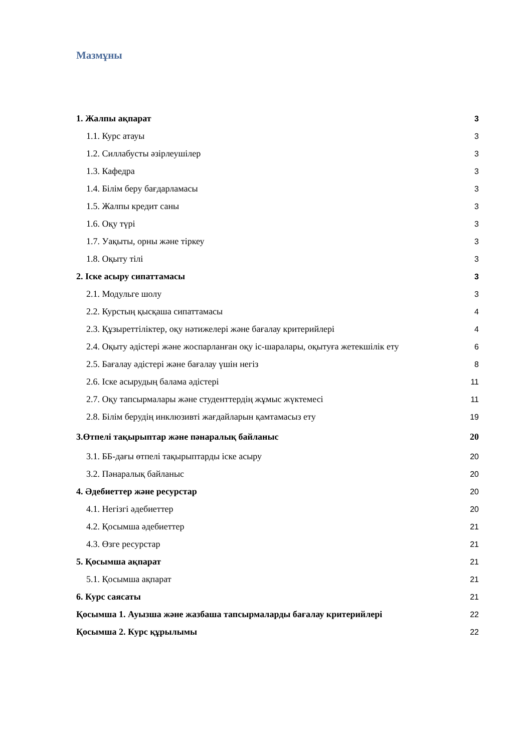Мазмұны
1. Жалпы ақпарат 3
1.1. Курс атауы 3
1.2. Силлабусты әзірлеушілер 3
1.3. Кафедра 3
1.4. Білім беру бағдарламасы 3
1.5. Жалпы кредит саны 3
1.6. Оқу түрі 3
1.7. Уақыты, орны және тіркеу 3
1.8. Оқыту тілі 3
2. Іске асыру сипаттамасы 3
2.1. Модульге шолу 3
2.2. Курстың қысқаша сипаттамасы 4
2.3. Құзыреттіліктер, оқу нәтижелері және бағалау критерийлері 4
2.4. Оқыту әдістері және жоспарланған оқу іс-шаралары, оқытуға жетекшілік ету 6
2.5. Бағалау әдістері және бағалау үшін негіз 8
2.6. Іске асырудың балама әдістері 11
2.7. Оқу тапсырмалары және студенттердің жұмыс жүктемесі 11
2.8. Білім берудің инклюзивті жағдайларын қамтамасыз ету 19
3.Өтпелі тақырыптар және пәнаралық байланыс 20
3.1. ББ-дағы өтпелі тақырыптарды іске асыру 20
3.2. Пәнаралық байланыс 20
4. Әдебиеттер және ресурстар 20
4.1. Негізгі әдебиеттер 20
4.2. Қосымша әдебиеттер 21
4.3. Өзге ресурстар 21
5. Қосымша ақпарат 21
5.1. Қосымша ақпарат 21
6. Курс саясаты 21
Қосымша 1. Ауызша және жазбаша тапсырмаларды бағалау критерийлері 22
Қосымша 2. Курс құрылымы 22